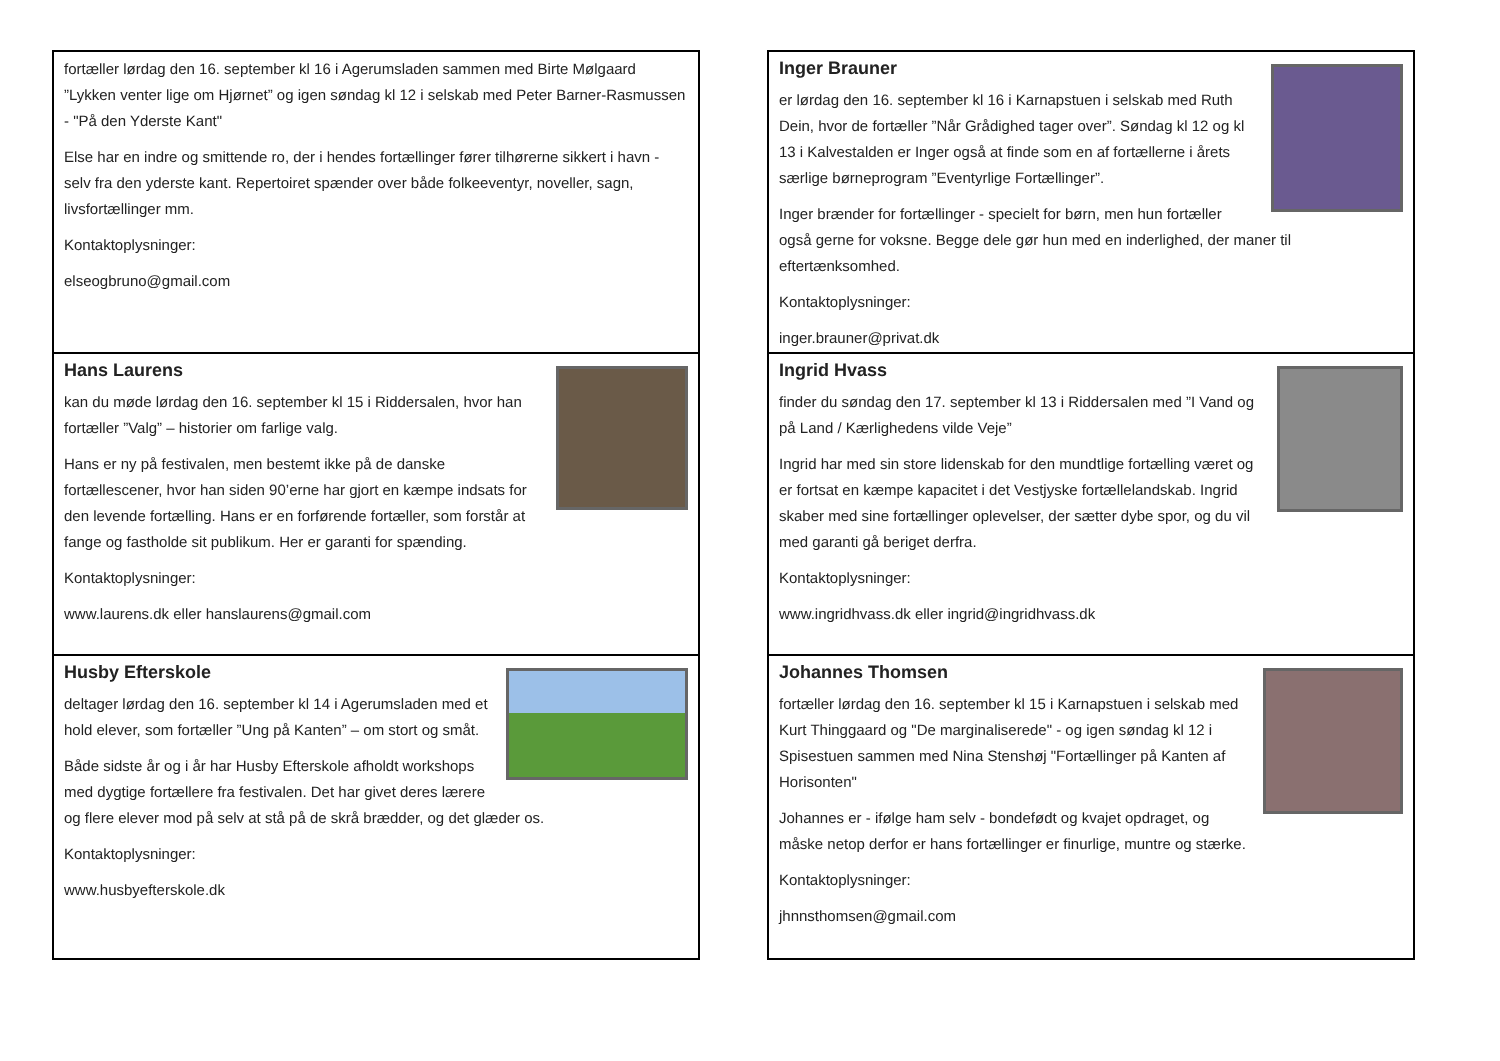fortæller lørdag den 16. september kl 16 i Agerumsladen sammen med Birte Mølgaard ”Lykken venter lige om Hjørnet” og igen søndag kl 12 i selskab med Peter Barner-Rasmussen - "På den Yderste Kant"
Else har en indre og smittende ro, der i hendes fortællinger fører tilhørerne sikkert i havn - selv fra den yderste kant. Repertoiret spænder over både folkeeventyr, noveller, sagn, livsfortællinger mm.
Kontaktoplysninger:
elseogbruno@gmail.com
Hans Laurens
kan du møde lørdag den 16. september kl 15 i Riddersalen, hvor han fortæller ”Valg” – historier om farlige valg.
Hans er ny på festivalen, men bestemt ikke på de danske fortællescener, hvor han siden 90’erne har gjort en kæmpe indsats for den levende fortælling. Hans er en forførende fortæller, som forstår at fange og fastholde sit publikum. Her er garanti for spænding.
Kontaktoplysninger:
www.laurens.dk eller hanslaurens@gmail.com
Husby Efterskole
deltager lørdag den 16. september kl 14 i Agerumsladen med et hold elever, som fortæller ”Ung på Kanten” – om stort og småt.
Både sidste år og i år har Husby Efterskole afholdt workshops med dygtige fortællere fra festivalen. Det har givet deres lærere og flere elever mod på selv at stå på de skrå brædder, og det glæder os.
Kontaktoplysninger:
www.husbyefterskole.dk
Inger Brauner
er lørdag den 16. september kl 16 i Karnapstuen i selskab med Ruth Dein, hvor de fortæller ”Når Grådighed tager over”. Søndag kl 12 og kl 13 i Kalvestalden er Inger også at finde som en af fortællerne i årets særlige børneprogram ”Eventyrlige Fortællinger”.
Inger brænder for fortællinger - specielt for børn, men hun fortæller også gerne for voksne. Begge dele gør hun med en inderlighed, der maner til eftertænksomhed.
Kontaktoplysninger:
inger.brauner@privat.dk
Ingrid Hvass
finder du søndag den 17. september kl 13 i Riddersalen med ”I Vand og på Land / Kærlighedens vilde Veje”
Ingrid har med sin store lidenskab for den mundtlige fortælling været og er fortsat en kæmpe kapacitet i det Vestjyske fortællelandskab. Ingrid skaber med sine fortællinger oplevelser, der sætter dybe spor, og du vil med garanti gå beriget derfra.
Kontaktoplysninger:
www.ingridhvass.dk eller ingrid@ingridhvass.dk
Johannes Thomsen
fortæller lørdag den 16. september kl 15 i Karnapstuen i selskab med Kurt Thinggaard og "De marginaliserede" - og igen søndag kl 12 i Spisestuen sammen med Nina Stenshøj "Fortællinger på Kanten af Horisonten"
Johannes er - ifølge ham selv - bondefødt og kvajet opdraget, og måske netop derfor er hans fortællinger er finurlige, muntre og stærke.
Kontaktoplysninger:
jhnnsthomsen@gmail.com